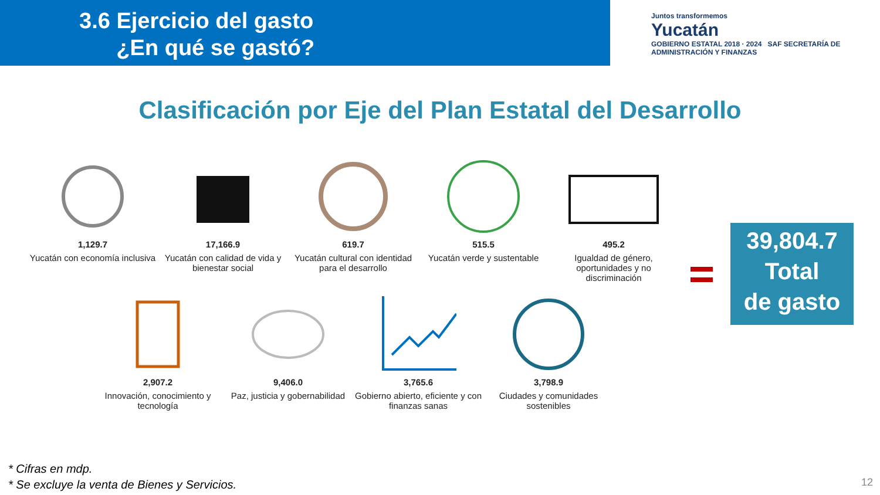3.6 Ejercicio del gasto
¿En qué se gastó?
Juntos transformemos
Yucatán
GOBIERNO ESTATAL 2018 · 2024 SAF SECRETARÍA DE ADMINISTRACIÓN Y FINANZAS
Clasificación por Eje del Plan Estatal del Desarrollo
1,129.7
Yucatán con economía inclusiva
17,166.9
Yucatán con calidad de vida y bienestar social
619.7
Yucatán cultural con identidad para el desarrollo
515.5
Yucatán verde y sustentable
495.2
Igualdad de género, oportunidades y no discriminación
2,907.2
Innovación, conocimiento y tecnología
9,406.0
Paz, justicia y gobernabilidad
3,765.6
Gobierno abierto, eficiente y con finanzas sanas
3,798.9
Ciudades y comunidades sostenibles
39,804.7
Total
de gasto
* Cifras en mdp.
* Se excluye la venta de Bienes y Servicios.
12